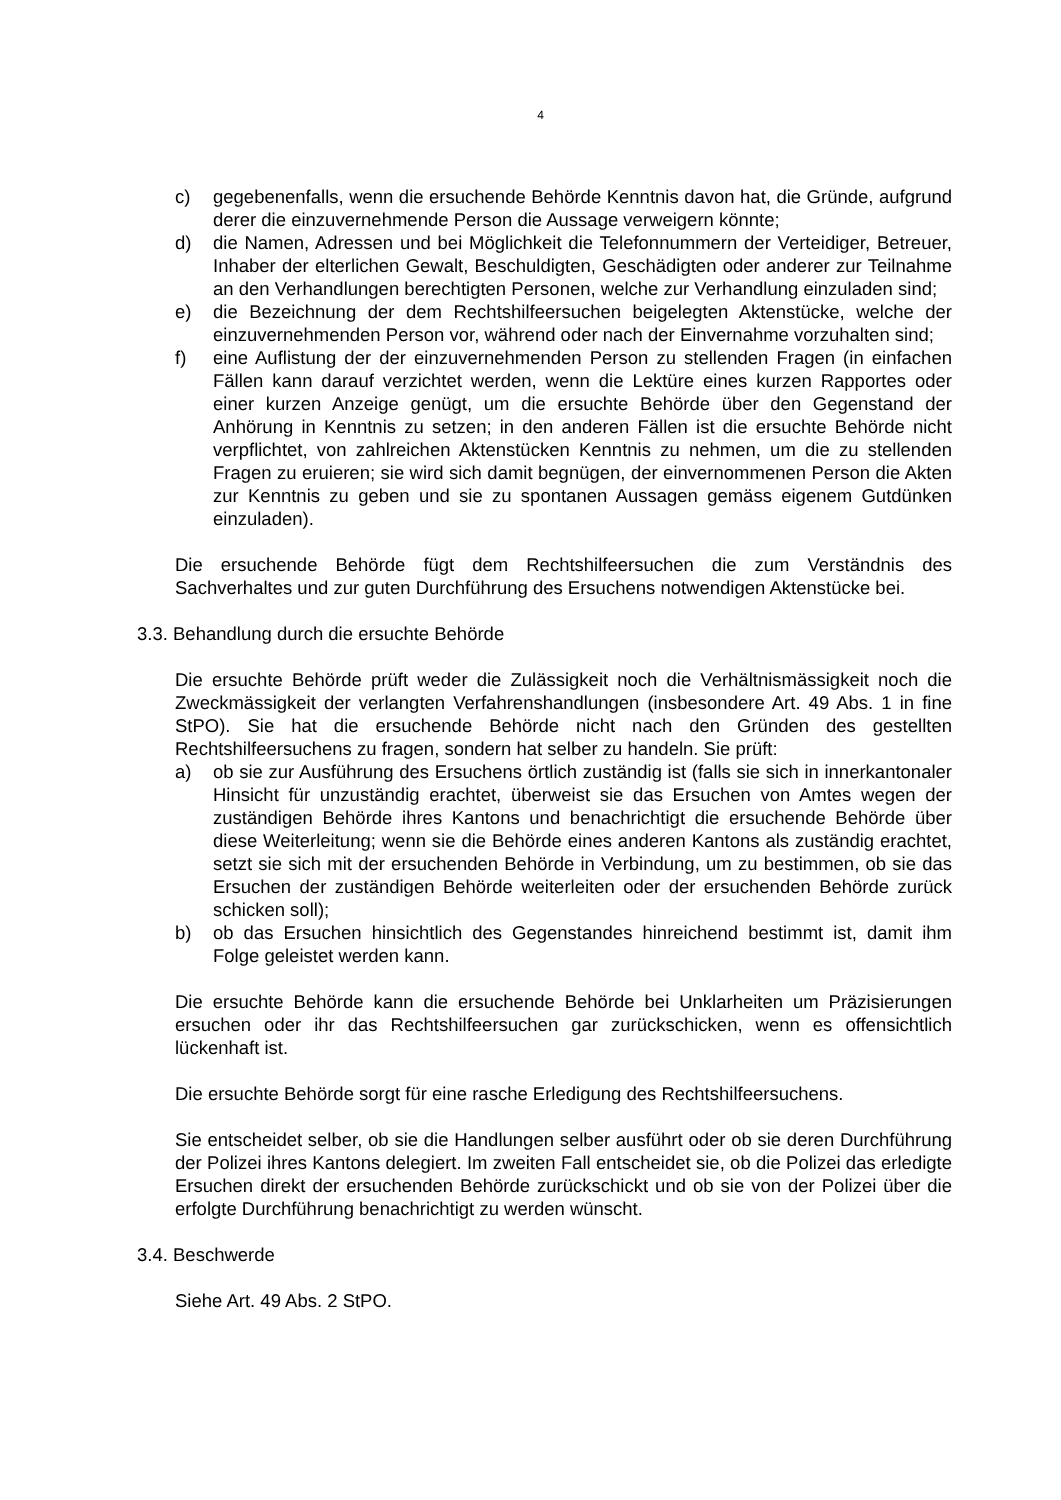4
c) gegebenenfalls, wenn die ersuchende Behörde Kenntnis davon hat, die Gründe, aufgrund derer die einzuvernehmende Person die Aussage verweigern könnte;
d) die Namen, Adressen und bei Möglichkeit die Telefonnummern der Verteidiger, Betreuer, Inhaber der elterlichen Gewalt, Beschuldigten, Geschädigten oder anderer zur Teilnahme an den Verhandlungen berechtigten Personen, welche zur Verhandlung einzuladen sind;
e) die Bezeichnung der dem Rechtshilfeersuchen beigelegten Aktenstücke, welche der einzuvernehmenden Person vor, während oder nach der Einvernahme vorzuhalten sind;
f) eine Auflistung der der einzuvernehmenden Person zu stellenden Fragen (in einfachen Fällen kann darauf verzichtet werden, wenn die Lektüre eines kurzen Rapportes oder einer kurzen Anzeige genügt, um die ersuchte Behörde über den Gegenstand der Anhörung in Kenntnis zu setzen; in den anderen Fällen ist die ersuchte Behörde nicht verpflichtet, von zahlreichen Aktenstücken Kenntnis zu nehmen, um die zu stellenden Fragen zu eruieren; sie wird sich damit begnügen, der einvernommenen Person die Akten zur Kenntnis zu geben und sie zu spontanen Aussagen gemäss eigenem Gutdünken einzuladen).
Die ersuchende Behörde fügt dem Rechtshilfeersuchen die zum Verständnis des Sachverhaltes und zur guten Durchführung des Ersuchens notwendigen Aktenstücke bei.
3.3. Behandlung durch die ersuchte Behörde
Die ersuchte Behörde prüft weder die Zulässigkeit noch die Verhältnismässigkeit noch die Zweckmässigkeit der verlangten Verfahrenshandlungen (insbesondere Art. 49 Abs. 1 in fine StPO). Sie hat die ersuchende Behörde nicht nach den Gründen des gestellten Rechtshilfeersuchens zu fragen, sondern hat selber zu handeln. Sie prüft:
a) ob sie zur Ausführung des Ersuchens örtlich zuständig ist (falls sie sich in innerkantonaler Hinsicht für unzuständig erachtet, überweist sie das Ersuchen von Amtes wegen der zuständigen Behörde ihres Kantons und benachrichtigt die ersuchende Behörde über diese Weiterleitung; wenn sie die Behörde eines anderen Kantons als zuständig erachtet, setzt sie sich mit der ersuchenden Behörde in Verbindung, um zu bestimmen, ob sie das Ersuchen der zuständigen Behörde weiterleiten oder der ersuchenden Behörde zurück schicken soll);
b) ob das Ersuchen hinsichtlich des Gegenstandes hinreichend bestimmt ist, damit ihm Folge geleistet werden kann.
Die ersuchte Behörde kann die ersuchende Behörde bei Unklarheiten um Präzisierungen ersuchen oder ihr das Rechtshilfeersuchen gar zurückschicken, wenn es offensichtlich lückenhaft ist.
Die ersuchte Behörde sorgt für eine rasche Erledigung des Rechtshilfeersuchens.
Sie entscheidet selber, ob sie die Handlungen selber ausführt oder ob sie deren Durchführung der Polizei ihres Kantons delegiert. Im zweiten Fall entscheidet sie, ob die Polizei das erledigte Ersuchen direkt der ersuchenden Behörde zurückschickt und ob sie von der Polizei über die erfolgte Durchführung benachrichtigt zu werden wünscht.
3.4. Beschwerde
Siehe Art. 49 Abs. 2 StPO.